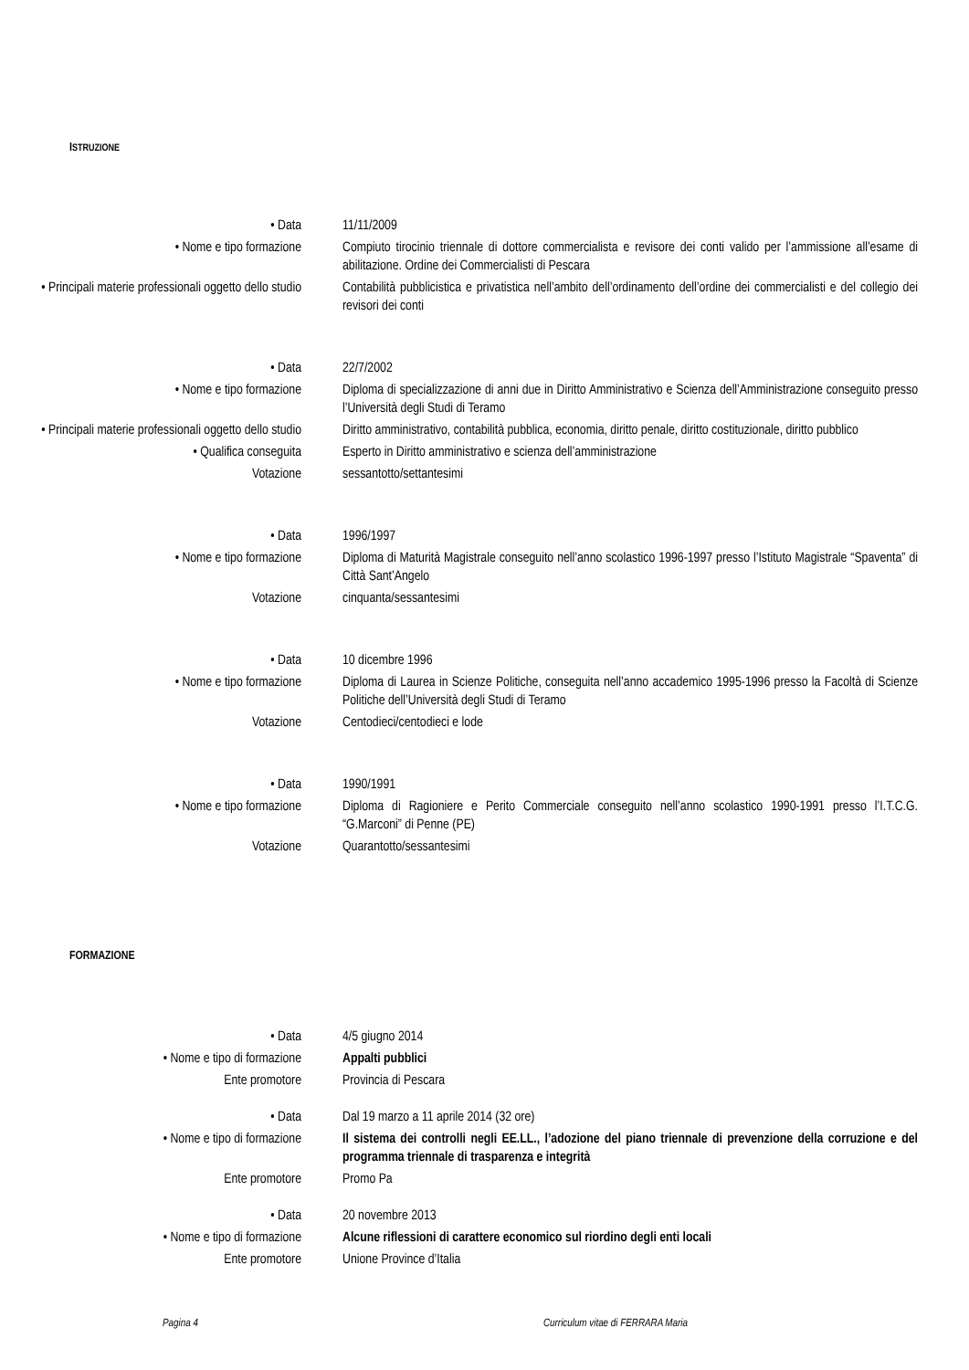ISTRUZIONE
• Data 11/11/2009
• Nome e tipo formazione Compiuto tirocinio triennale di dottore commercialista e revisore dei conti valido per l’ammissione all’esame di abilitazione. Ordine dei Commercialisti di Pescara
• Principali materie professionali oggetto dello studio
Contabilità pubblicistica e privatistica nell’ambito dell’ordinamento dell’ordine dei commercialisti e del collegio dei revisori dei conti
• Data 22/7/2002
• Nome e tipo formazione Diploma di specializzazione di anni due in Diritto Amministrativo e Scienza dell’Amministrazione conseguito presso l’Università degli Studi di Teramo
• Principali materie professionali oggetto dello studio
Diritto amministrativo, contabilità pubblica, economia, diritto penale, diritto costituzionale, diritto pubblico
• Qualifica conseguita Esperto in Diritto amministrativo e scienza dell’amministrazione
Votazione sessantotto/settantesimi
• Data 1996/1997
• Nome e tipo formazione Diploma di Maturità Magistrale conseguito nell’anno scolastico 1996-1997 presso l’Istituto Magistrale “Spaventa” di Città Sant’Angelo
Votazione cinquanta/sessantesimi
• Data 10 dicembre 1996
• Nome e tipo formazione Diploma di Laurea in Scienze Politiche, conseguita nell’anno accademico 1995-1996 presso la Facoltà di Scienze Politiche dell’Università degli Studi di Teramo
Votazione Centodieci/centodieci e lode
• Data 1990/1991
• Nome e tipo formazione Diploma di Ragioniere e Perito Commerciale conseguito nell’anno scolastico 1990-1991 presso l’I.T.C.G. “G.Marconi” di Penne (PE)
Votazione Quarantotto/sessantesimi
FORMAZIONE
• Data 4/5 giugno 2014
• Nome e tipo di formazione Appalti pubblici
Ente promotore Provincia di Pescara
• Data Dal 19 marzo a 11 aprile 2014 (32 ore)
• Nome e tipo di formazione Il sistema dei controlli negli EE.LL., l’adozione del piano triennale di prevenzione della corruzione e del programma triennale di trasparenza e integrità
Ente promotore Promo Pa
• Data 20 novembre 2013
• Nome e tipo di formazione Alcune riflessioni di carattere economico sul riordino degli enti locali
Ente promotore Unione Province d’Italia
Pagina 4
Curriculum vitae di FERRARA Maria